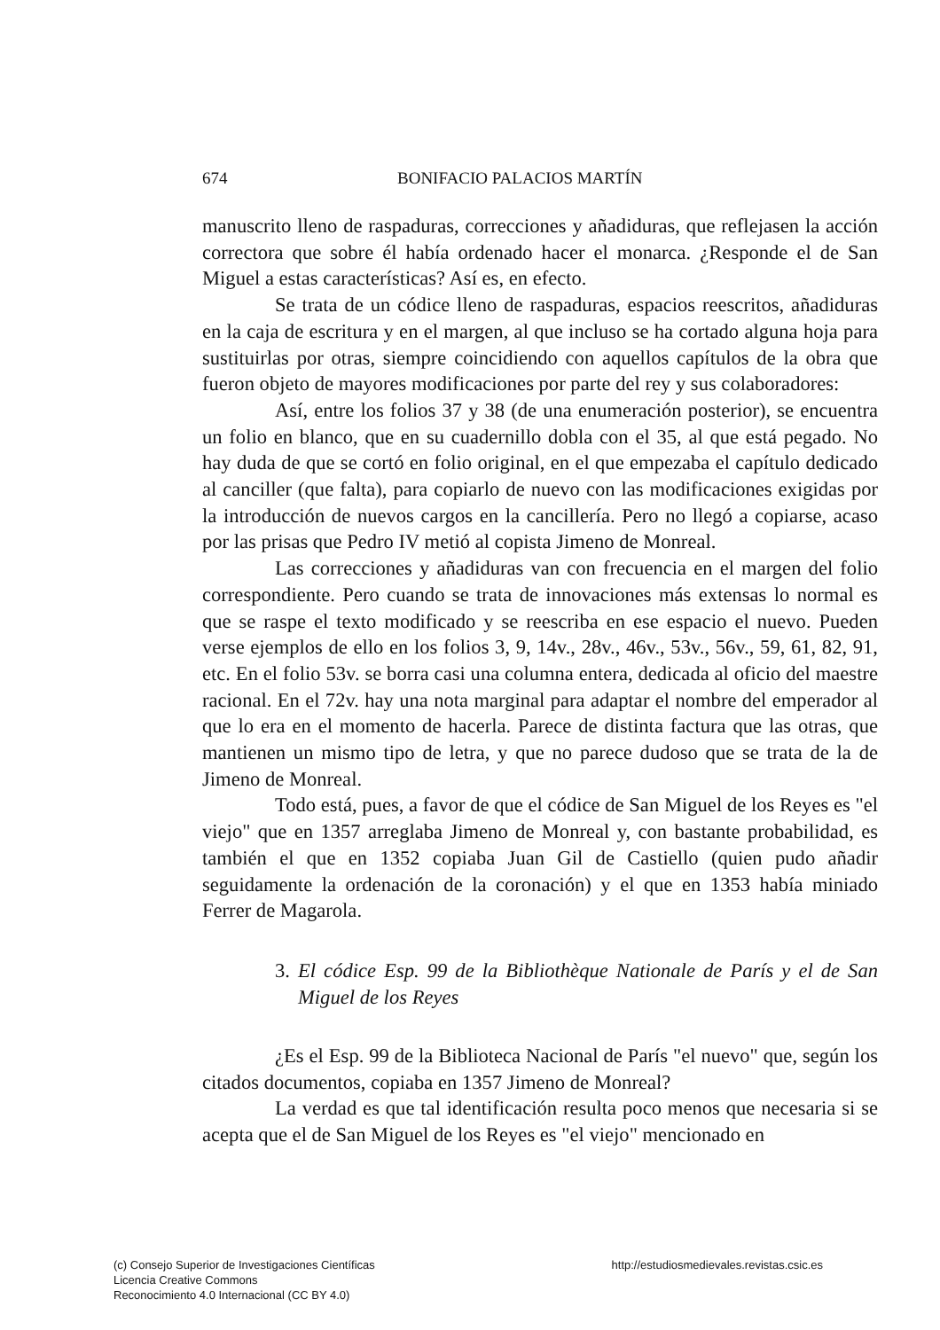674 BONIFACIO PALACIOS MARTÍN
manuscrito lleno de raspaduras, correcciones y añadiduras, que reflejasen la acción correctora que sobre él había ordenado hacer el monarca. ¿Responde el de San Miguel a estas características? Así es, en efecto.
Se trata de un códice lleno de raspaduras, espacios reescritos, añadiduras en la caja de escritura y en el margen, al que incluso se ha cortado alguna hoja para sustituirlas por otras, siempre coincidiendo con aquellos capítulos de la obra que fueron objeto de mayores modificaciones por parte del rey y sus colaboradores:
Así, entre los folios 37 y 38 (de una enumeración posterior), se encuentra un folio en blanco, que en su cuadernillo dobla con el 35, al que está pegado. No hay duda de que se cortó en folio original, en el que empezaba el capítulo dedicado al canciller (que falta), para copiarlo de nuevo con las modificaciones exigidas por la introducción de nuevos cargos en la cancillería. Pero no llegó a copiarse, acaso por las prisas que Pedro IV metió al copista Jimeno de Monreal.
Las correcciones y añadiduras van con frecuencia en el margen del folio correspondiente. Pero cuando se trata de innovaciones más extensas lo normal es que se raspe el texto modificado y se reescriba en ese espacio el nuevo. Pueden verse ejemplos de ello en los folios 3, 9, 14v., 28v., 46v., 53v., 56v., 59, 61, 82, 91, etc. En el folio 53v. se borra casi una columna entera, dedicada al oficio del maestre racional. En el 72v. hay una nota marginal para adaptar el nombre del emperador al que lo era en el momento de hacerla. Parece de distinta factura que las otras, que mantienen un mismo tipo de letra, y que no parece dudoso que se trata de la de Jimeno de Monreal.
Todo está, pues, a favor de que el códice de San Miguel de los Reyes es "el viejo" que en 1357 arreglaba Jimeno de Monreal y, con bastante probabilidad, es también el que en 1352 copiaba Juan Gil de Castiello (quien pudo añadir seguidamente la ordenación de la coronación) y el que en 1353 había miniado Ferrer de Magarola.
3. El códice Esp. 99 de la Bibliothèque Nationale de París y el de San Miguel de los Reyes
¿Es el Esp. 99 de la Biblioteca Nacional de París "el nuevo" que, según los citados documentos, copiaba en 1357 Jimeno de Monreal?
La verdad es que tal identificación resulta poco menos que necesaria si se acepta que el de San Miguel de los Reyes es "el viejo" mencionado en
(c) Consejo Superior de Investigaciones Científicas
Licencia Creative Commons
Reconocimiento 4.0 Internacional (CC BY 4.0)
http://estudiosmedievales.revistas.csic.es